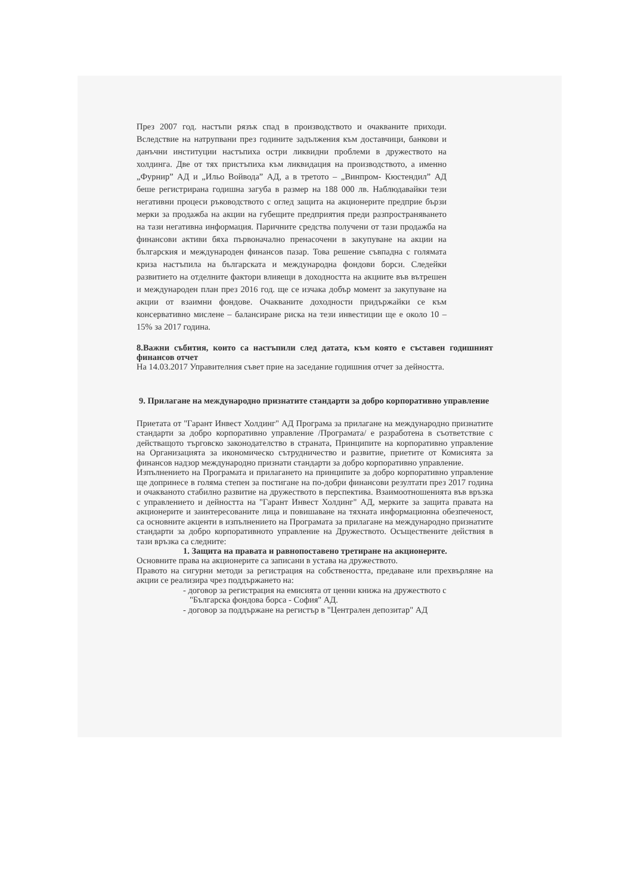През 2007 год. настъпи рязък спад в производството и очакваните приходи. Вследствие на натрупвани през годините задължения към доставчици, банкови и данъчни институции настъпиха остри ликвидни проблеми в дружеството на холдинга. Две от тях пристъпиха към ликвидация на производството, а именно „Фурнир” АД и „Ильо Войвода” АД, а в третото – „Винпром- Кюстендил” АД беше регистрирана годишна загуба в размер на 188 000 лв. Наблюдавайки тези негативни процеси ръководството с оглед защита на акционерите предприе бързи мерки за продажба на акции на губещите предприятия преди разпространяването на тази негативна информация. Паричните средства получени от тази продажба на финансови активи бяха първоначално пренасочени в закупуване на акции на българския и международен финансов пазар. Това решение съвпадна с голямата криза настъпила на българската и международна фондови борси. Следейки развитието на отделните фактори влияещи в доходността на акциите във вътрешен и международен план през 2016 год. ще се изчака добър момент за закупуване на акции от взаимни фондове. Очакваните доходности придържайки се към консервативно мислене – балансиране риска на тези инвестиции ще е около 10 – 15% за 2017 година.
8.Важни събития, които са настъпили след датата, към която е съставен годишният финансов отчет
На 14.03.2017 Управителния съвет прие на заседание годишния отчет за дейността.
9. Прилагане на международно признатите стандарти за добро корпоративно управление
Приетата от "Гарант Инвест Холдинг" АД Програма за прилагане на международно признатите стандарти за добро корпоративно управление /Програмата/ е разработена в съответствие с действащото търговско законодателство в страната, Принципите на корпоративно управление на Организацията за икономическо сътрудничество и развитие, приетите от Комисията за финансов надзор международно признати стандарти за добро корпоративно управление.
Изпълнението на Програмата и прилагането на принципите за добро корпоративно управление ще допринесе в голяма степен за постигане на по-добри финансови резултати през 2017 година и очакваното стабилно развитие на дружеството в перспектива. Взаимоотношенията във връзка с управлението и дейността на "Гарант Инвест Холдинг" АД, мерките за защита правата на акционерите и заинтересованите лица и повишаване на тяхната информационна обезпеченост, са основните акценти в изпълнението на Програмата за прилагане на международно признатите стандарти за добро корпоративното управление на Дружеството. Осъществените действия в тази връзка са следните:
1. Защита на правата и равнопоставено третиране на акционерите.
Основните права на акционерите са записани в устава на дружеството.
Правото на сигурни методи за регистрация на собствеността, предаване или прехвърляне на акции се реализира чрез поддържането на:
- договор за регистрация на емисията от ценни книжа на дружеството с
"Българска фондова борса - София" АД.
- договор за поддържане на регистър в "Централен депозитар" АД